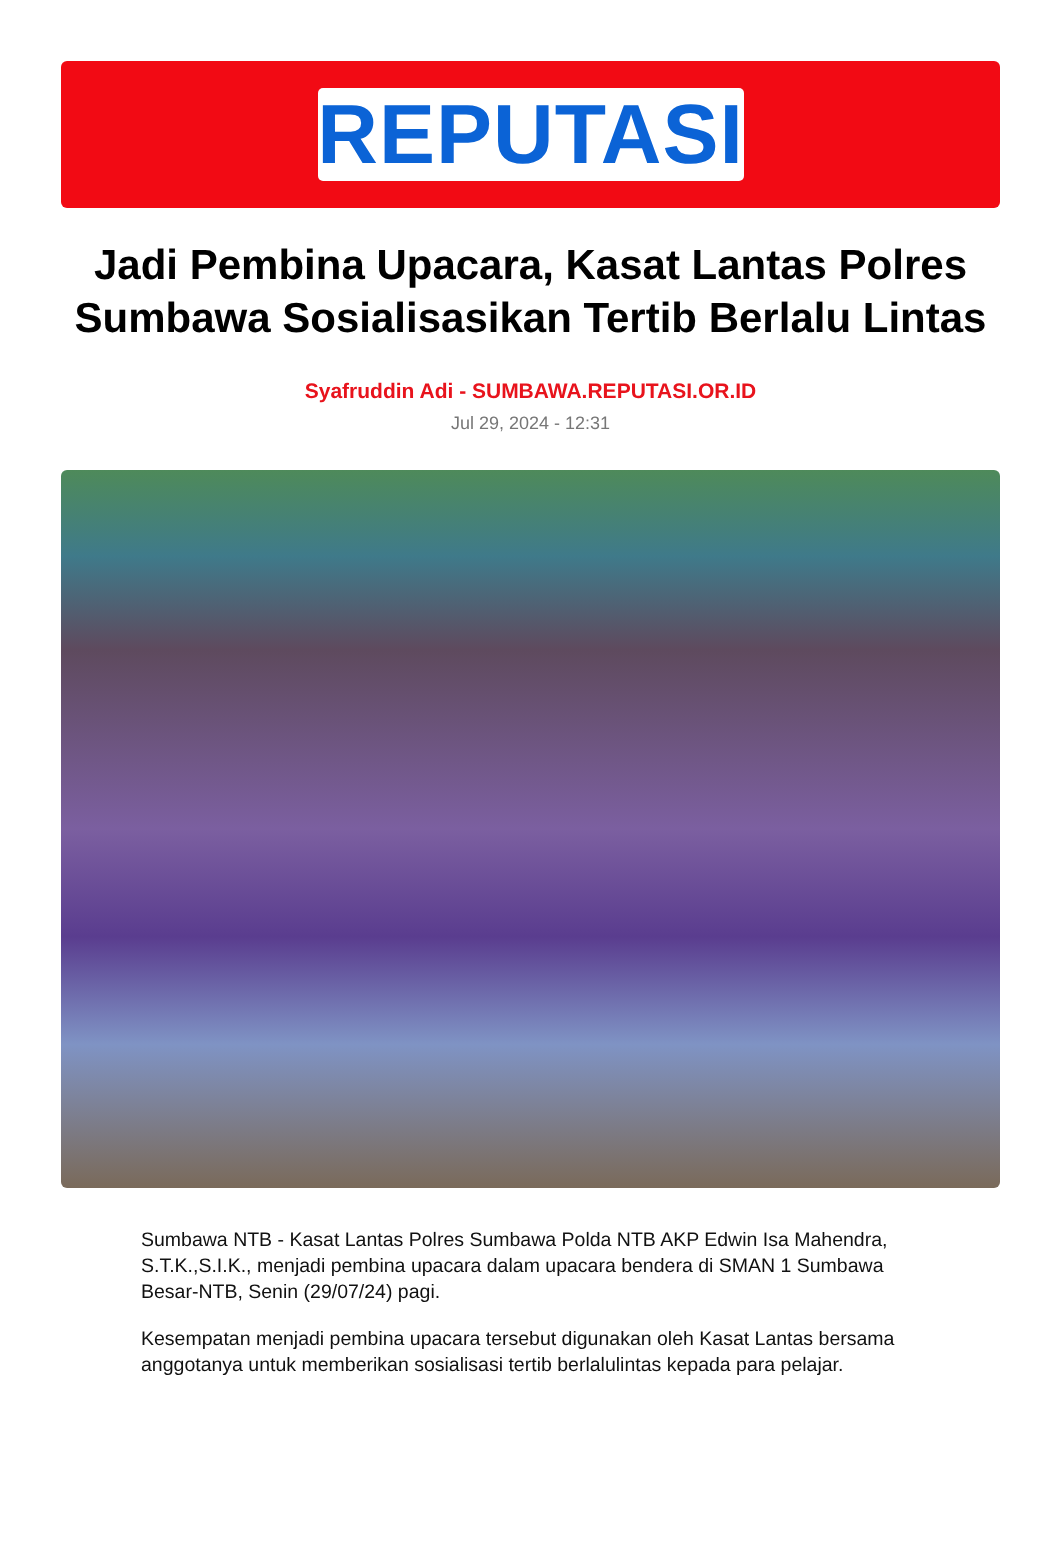REPUTASI
Jadi Pembina Upacara, Kasat Lantas Polres Sumbawa Sosialisasikan Tertib Berlalu Lintas
Syafruddin Adi - SUMBAWA.REPUTASI.OR.ID
Jul 29, 2024 - 12:31
Sumbawa NTB - Kasat Lantas Polres Sumbawa Polda NTB AKP Edwin Isa Mahendra, S.T.K.,S.I.K., menjadi pembina upacara dalam upacara bendera di SMAN 1 Sumbawa Besar-NTB, Senin (29/07/24) pagi.
Kesempatan menjadi pembina upacara tersebut digunakan oleh Kasat Lantas bersama anggotanya untuk memberikan sosialisasi tertib berlalulintas kepada para pelajar.